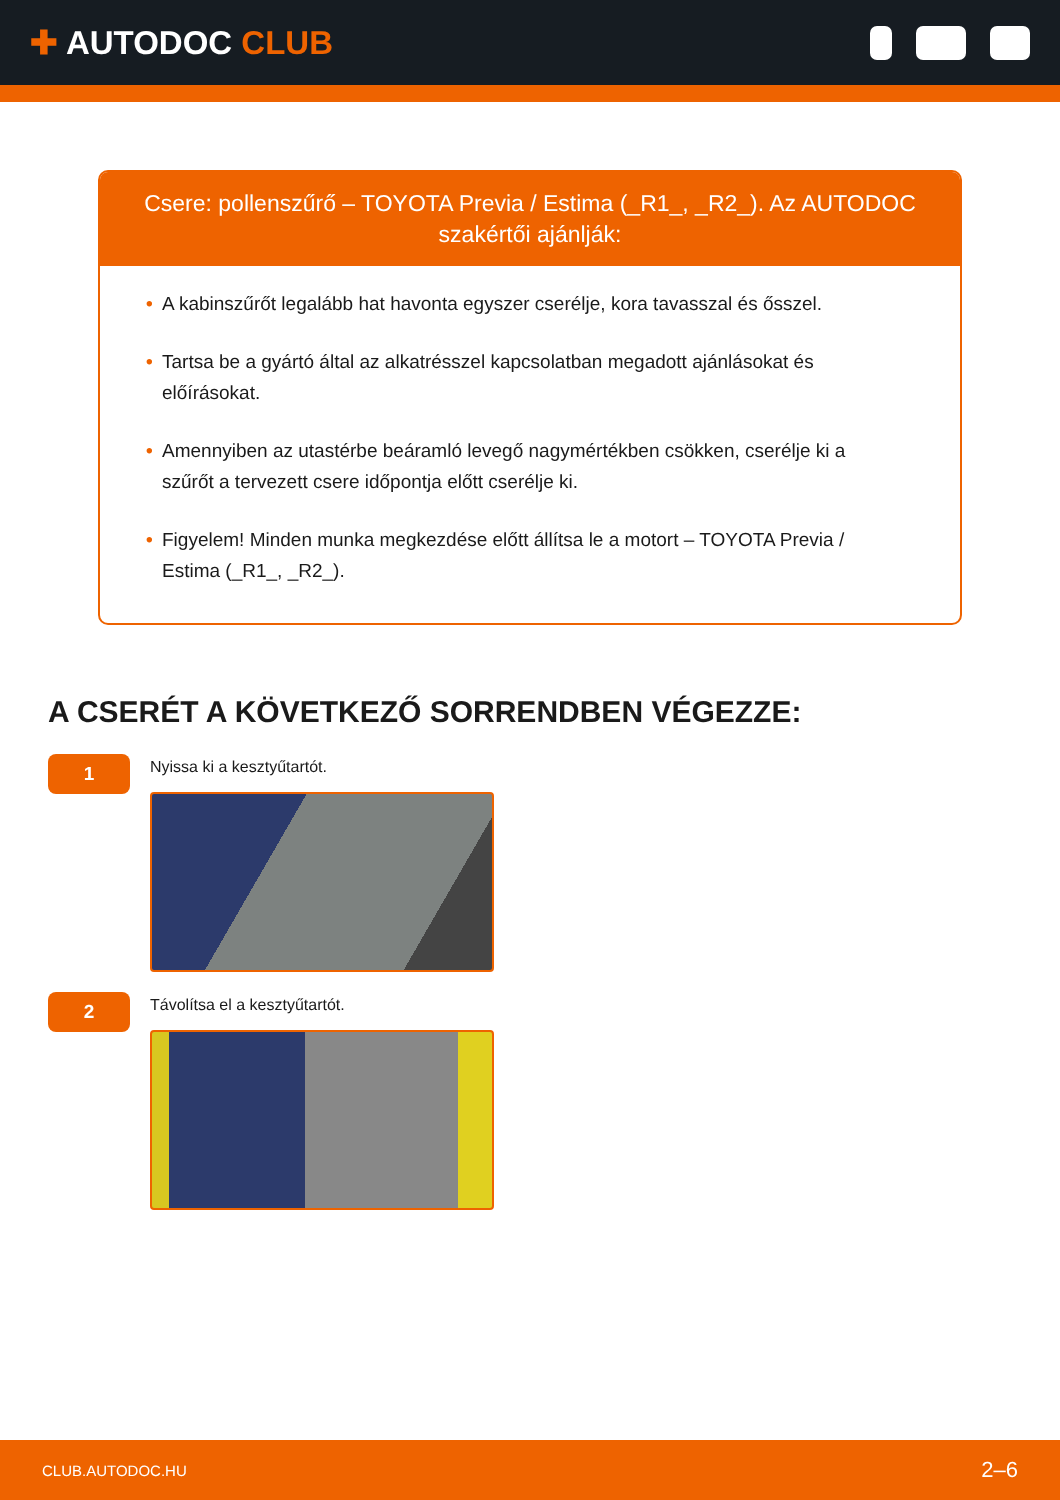✚ AUTODOC CLUB
Csere: pollenszűrő – TOYOTA Previa / Estima (_R1_, _R2_). Az AUTODOC szakértői ajánlják:
• A kabinszűrőt legalább hat havonta egyszer cserélje, kora tavasszal és ősszel.
• Tartsa be a gyártó által az alkatrésszel kapcsolatban megadott ajánlásokat és előírásokat.
• Amennyiben az utastérbe beáramló levegő nagymértékben csökken, cserélje ki a szűrőt a tervezett csere időpontja előtt cserélje ki.
• Figyelem! Minden munka megkezdése előtt állítsa le a motort – TOYOTA Previa / Estima (_R1_, _R2_).
A CSERÉT A KÖVETKEZŐ SORRENDBEN VÉGEZZE:
1
Nyissa ki a kesztyűtartót.
2
Távolítsa el a kesztyűtartót.
CLUB.AUTODOC.HU 2–6